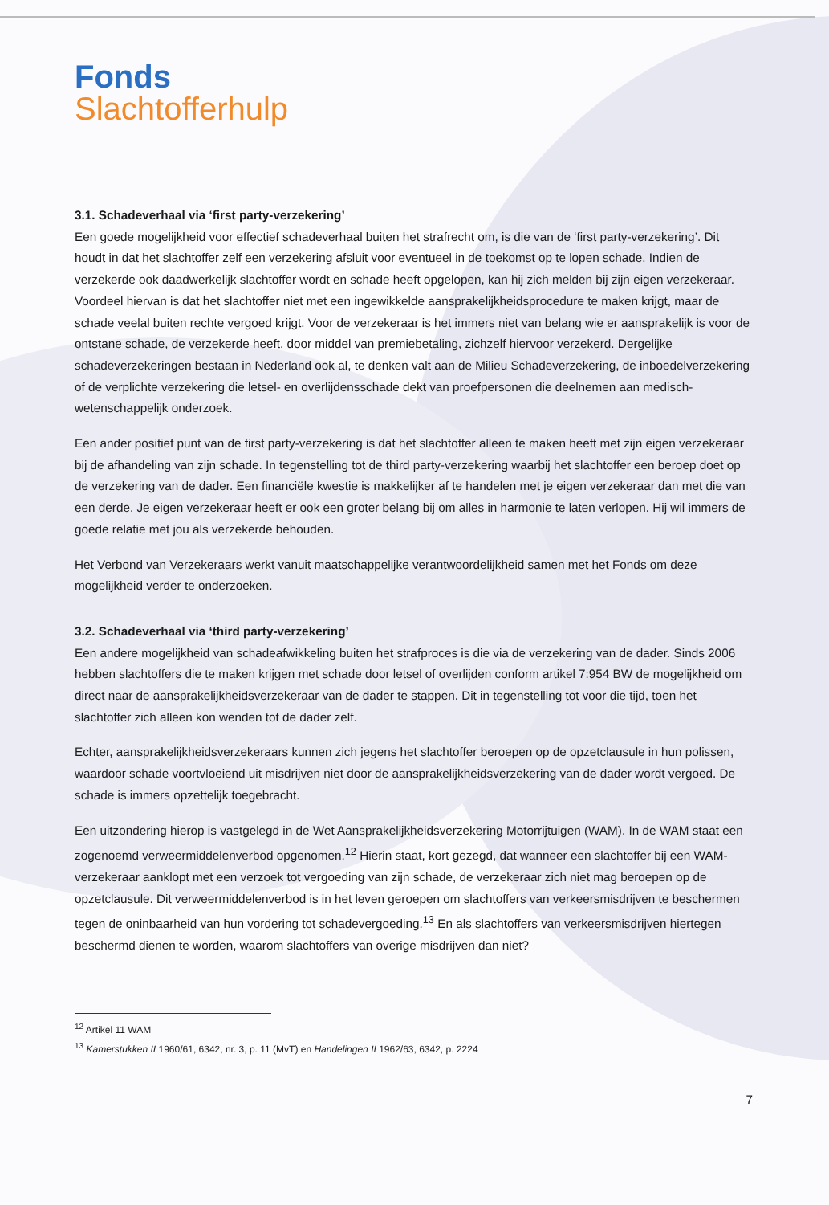Fonds
Slachtofferhulp
3.1. Schadeverhaal via ‘first party-verzekering’
Een goede mogelijkheid voor effectief schadeverhaal buiten het strafrecht om, is die van de ‘first party-verzekering’. Dit houdt in dat het slachtoffer zelf een verzekering afsluit voor eventueel in de toekomst op te lopen schade. Indien de verzekerde ook daadwerkelijk slachtoffer wordt en schade heeft opgelopen, kan hij zich melden bij zijn eigen verzekeraar. Voordeel hiervan is dat het slachtoffer niet met een ingewikkelde aansprakelijkheidsprocedure te maken krijgt, maar de schade veelal buiten rechte vergoed krijgt. Voor de verzekeraar is het immers niet van belang wie er aansprakelijk is voor de ontstane schade, de verzekerde heeft, door middel van premiebetaling, zichzelf hiervoor verzekerd. Dergelijke schadeverzekeringen bestaan in Nederland ook al, te denken valt aan de Milieu Schadeverzekering, de inboedelverzekering of de verplichte verzekering die letsel- en overlijdensschade dekt van proefpersonen die deelnemen aan medisch-wetenschappelijk onderzoek.
Een ander positief punt van de first party-verzekering is dat het slachtoffer alleen te maken heeft met zijn eigen verzekeraar bij de afhandeling van zijn schade. In tegenstelling tot de third party-verzekering waarbij het slachtoffer een beroep doet op de verzekering van de dader. Een financiële kwestie is makkelijker af te handelen met je eigen verzekeraar dan met die van een derde. Je eigen verzekeraar heeft er ook een groter belang bij om alles in harmonie te laten verlopen. Hij wil immers de goede relatie met jou als verzekerde behouden.
Het Verbond van Verzekeraars werkt vanuit maatschappelijke verantwoordelijkheid samen met het Fonds om deze mogelijkheid verder te onderzoeken.
3.2. Schadeverhaal via ‘third party-verzekering’
Een andere mogelijkheid van schadeafwikkeling buiten het strafproces is die via de verzekering van de dader. Sinds 2006 hebben slachtoffers die te maken krijgen met schade door letsel of overlijden conform artikel 7:954 BW de mogelijkheid om direct naar de aansprakelijkheidsverzekeraar van de dader te stappen. Dit in tegenstelling tot voor die tijd, toen het slachtoffer zich alleen kon wenden tot de dader zelf.
Echter, aansprakelijkheidsverzekeraars kunnen zich jegens het slachtoffer beroepen op de opzetclausule in hun polissen, waardoor schade voortvloeiend uit misdrijven niet door de aansprakelijkheidsverzekering van de dader wordt vergoed. De schade is immers opzettelijk toegebracht.
Een uitzondering hierop is vastgelegd in de Wet Aansprakelijkheidsverzekering Motorrijtuigen (WAM). In de WAM staat een zogenoemd verweermiddelenverbod opgenomen.<sup>12</sup> Hierin staat, kort gezegd, dat wanneer een slachtoffer bij een WAM-verzekeraar aanklopt met een verzoek tot vergoeding van zijn schade, de verzekeraar zich niet mag beroepen op de opzetclausule. Dit verweermiddelenverbod is in het leven geroepen om slachtoffers van verkeersmisdrijven te beschermen tegen de oninbaarheid van hun vordering tot schadevergoeding.<sup>13</sup> En als slachtoffers van verkeersmisdrijven hiertegen beschermd dienen te worden, waarom slachtoffers van overige misdrijven dan niet?
<sup>12</sup> Artikel 11 WAM
<sup>13</sup> Kamerstukken II 1960/61, 6342, nr. 3, p. 11 (MvT) en Handelingen II 1962/63, 6342, p. 2224
7